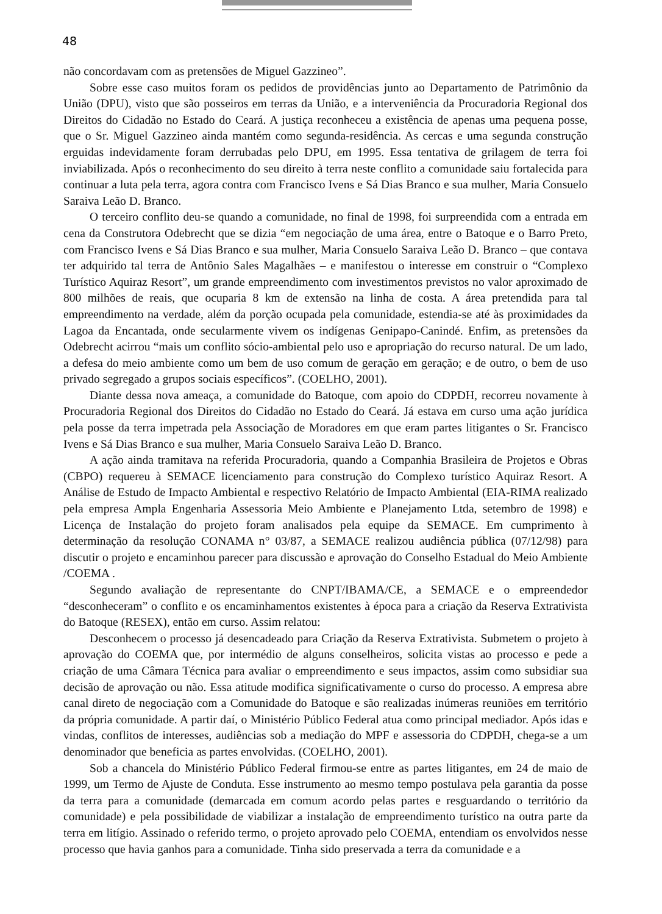48
não concordavam com as pretensões de Miguel Gazzineo”.
Sobre esse caso muitos foram os pedidos de providências junto ao Departamento de Patrimônio da União (DPU), visto que são posseiros em terras da União, e a interveniência da Procuradoria Regional dos Direitos do Cidadão no Estado do Ceará. A justiça reconheceu a existência de apenas uma pequena posse, que o Sr. Miguel Gazzineo ainda mantém como segunda-residência. As cercas e uma segunda construção erguidas indevidamente foram derrubadas pelo DPU, em 1995. Essa tentativa de grilagem de terra foi inviabilizada. Após o reconhecimento do seu direito à terra neste conflito a comunidade saiu fortalecida para continuar a luta pela terra, agora contra com Francisco Ivens e Sá Dias Branco e sua mulher, Maria Consuelo Saraiva Leão D. Branco.
O terceiro conflito deu-se quando a comunidade, no final de 1998, foi surpreendida com a entrada em cena da Construtora Odebrecht que se dizia “em negociação de uma área, entre o Batoque e o Barro Preto, com Francisco Ivens e Sá Dias Branco e sua mulher, Maria Consuelo Saraiva Leão D. Branco – que contava ter adquirido tal terra de Antônio Sales Magalhães – e manifestou o interesse em construir o “Complexo Turístico Aquiraz Resort”, um grande empreendimento com investimentos previstos no valor aproximado de 800 milhões de reais, que ocuparia 8 km de extensão na linha de costa. A área pretendida para tal empreendimento na verdade, além da porção ocupada pela comunidade, estendia-se até às proximidades da Lagoa da Encantada, onde secularmente vivem os indígenas Genipapo-Canindé. Enfim, as pretensões da Odebrecht acirrou “mais um conflito sócio-ambiental pelo uso e apropriação do recurso natural. De um lado, a defesa do meio ambiente como um bem de uso comum de geração em geração; e de outro, o bem de uso privado segregado a grupos sociais específicos”. (COELHO, 2001).
Diante dessa nova ameaça, a comunidade do Batoque, com apoio do CDPDH, recorreu novamente à Procuradoria Regional dos Direitos do Cidadão no Estado do Ceará. Já estava em curso uma ação jurídica pela posse da terra impetrada pela Associação de Moradores em que eram partes litigantes o Sr. Francisco Ivens e Sá Dias Branco e sua mulher, Maria Consuelo Saraiva Leão D. Branco.
A ação ainda tramitava na referida Procuradoria, quando a Companhia Brasileira de Projetos e Obras (CBPO) requereu à SEMACE licenciamento para construção do Complexo turístico Aquiraz Resort. A Análise de Estudo de Impacto Ambiental e respectivo Relatório de Impacto Ambiental (EIA-RIMA realizado pela empresa Ampla Engenharia Assessoria Meio Ambiente e Planejamento Ltda, setembro de 1998) e Licença de Instalação do projeto foram analisados pela equipe da SEMACE. Em cumprimento à determinação da resolução CONAMA n° 03/87, a SEMACE realizou audiência pública (07/12/98) para discutir o projeto e encaminhou parecer para discussão e aprovação do Conselho Estadual do Meio Ambiente /COEMA .
Segundo avaliação de representante do CNPT/IBAMA/CE, a SEMACE e o empreendedor “desconheceram” o conflito e os encaminhamentos existentes à época para a criação da Reserva Extrativista do Batoque (RESEX), então em curso. Assim relatou:
Desconhecem o processo já desencadeado para Criação da Reserva Extrativista. Submetem o projeto à aprovação do COEMA que, por intermédio de alguns conselheiros, solicita vistas ao processo e pede a criação de uma Câmara Técnica para avaliar o empreendimento e seus impactos, assim como subsidiar sua decisão de aprovação ou não. Essa atitude modifica significativamente o curso do processo. A empresa abre canal direto de negociação com a Comunidade do Batoque e são realizadas inúmeras reuniões em território da própria comunidade. A partir daí, o Ministério Público Federal atua como principal mediador. Após idas e vindas, conflitos de interesses, audiências sob a mediação do MPF e assessoria do CDPDH, chega-se a um denominador que beneficia as partes envolvidas. (COELHO, 2001).
Sob a chancela do Ministério Público Federal firmou-se entre as partes litigantes, em 24 de maio de 1999, um Termo de Ajuste de Conduta. Esse instrumento ao mesmo tempo postulava pela garantia da posse da terra para a comunidade (demarcada em comum acordo pelas partes e resguardando o território da comunidade) e pela possibilidade de viabilizar a instalação de empreendimento turístico na outra parte da terra em litígio. Assinado o referido termo, o projeto aprovado pelo COEMA, entendiam os envolvidos nesse processo que havia ganhos para a comunidade. Tinha sido preservada a terra da comunidade e a